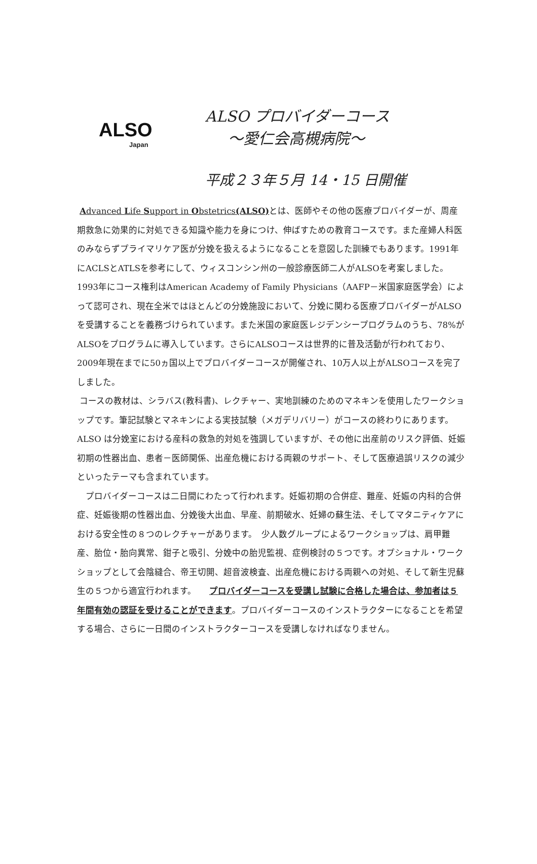ALSO
Japan
ALSO プロバイダーコース
～愛仁会高槻病院～
平成２３年５月 14・15 日開催
Advanced Life Support in Obstetrics(ALSO) とは、医師やその他の医療プロバイダーが、周産期救急に効果的に対処できる知識や能力を身につけ、伸ばすための教育コースです。また産婦人科医のみならずプライマリケア医が分娩を扱えるようになることを意図した訓練でもあります。1991年にACLSとATLSを参考にして、ウィスコンシン州の一般診療医師二人がALSOを考案しました。1993年にコース権利はAmerican Academy of Family Physicians（AAFP－米国家庭医学会）によって認可され、現在全米ではほとんどの分娩施設において、分娩に関わる医療プロバイダーがALSOを受講することを義務づけられています。また米国の家庭医レジデンシープログラムのうち、78%がALSOをプログラムに導入しています。さらにALSOコースは世界的に普及活動が行われており、2009年現在までに50ヵ国以上でプロバイダーコースが開催され、10万人以上がALSOコースを完了しました。
コースの教材は、シラバス(教科書)、レクチャー、実地訓練のためのマネキンを使用したワークショップです。筆記試験とマネキンによる実技試験（メガデリバリー）がコースの終わりにあります。ALSO は分娩室における産科の救急的対処を強調していますが、その他に出産前のリスク評価、妊娠初期の性器出血、患者－医師関係、出産危機における両親のサポート、そして医療過誤リスクの減少といったテーマも含まれています。
　プロバイダーコースは二日間にわたって行われます。妊娠初期の合併症、難産、妊娠の内科的合併症、妊娠後期の性器出血、分娩後大出血、早産、前期破水、妊婦の蘇生法、そしてマタニティケアにおける安全性の８つのレクチャーがあります。　少人数グループによるワークショップは、肩甲難産、胎位・胎向異常、鉗子と吸引、分娩中の胎児監視、症例検討の５つです。オプショナル・ワークショップとして会陰縫合、帝王切開、超音波検査、出産危機における両親への対処、そして新生児蘇生の５つから適宜行われます。　　プロバイダーコースを受講し試験に合格した場合は、参加者は５年間有効の認証を受けることができます。プロバイダーコースのインストラクターになることを希望する場合、さらに一日間のインストラクターコースを受講しなければなりません。